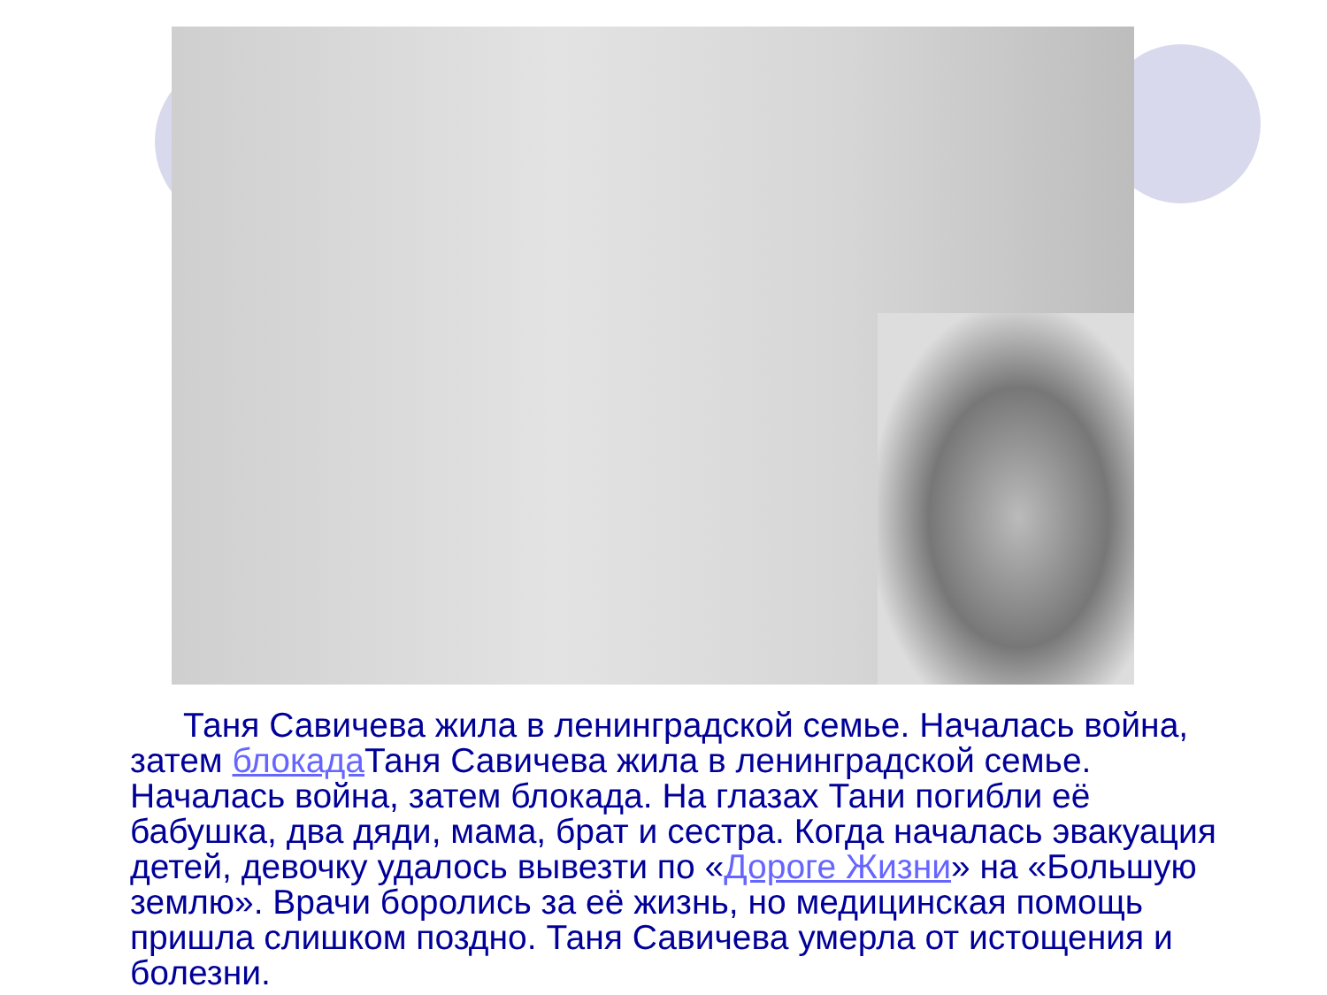Таня Савичева жила в ленинградской семье. Началась война, затем блокада Таня Савичева жила в ленинградской семье. Началась война, затем блокада. На глазах Тани погибли её бабушка, два дяди, мама, брат и сестра. Когда началась эвакуация детей, девочку удалось вывезти по «Дороге Жизни» на «Большую землю». Врачи боролись за её жизнь, но медицинская помощь пришла слишком поздно. Таня Савичева умерла от истощения и болезни.